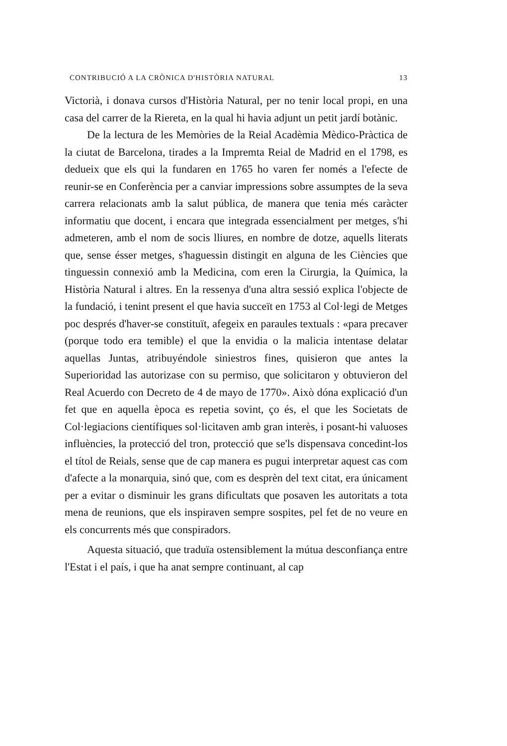CONTRIBUCIÓ A LA CRÒNICA D'HISTÒRIA NATURAL 13
Victorià, i donava cursos d'Història Natural, per no tenir local propi, en una casa del carrer de la Riereta, en la qual hi havia adjunt un petit jardí botànic.
De la lectura de les Memòries de la Reial Acadèmia Mèdico-Pràctica de la ciutat de Barcelona, tirades a la Impremta Reial de Madrid en el 1798, es dedueix que els qui la fundaren en 1765 ho varen fer només a l'efecte de reunir-se en Conferència per a canviar impressions sobre assumptes de la seva carrera relacionats amb la salut pública, de manera que tenia més caràcter informatiu que docent, i encara que integrada essencialment per metges, s'hi admeteren, amb el nom de socis lliures, en nombre de dotze, aquells literats que, sense ésser metges, s'haguessin distingit en alguna de les Ciències que tinguessin connexió amb la Medicina, com eren la Cirurgia, la Química, la Història Natural i altres. En la ressenya d'una altra sessió explica l'objecte de la fundació, i tenint present el que havia succeït en 1753 al Col·legi de Metges poc després d'haver-se constituït, afegeix en paraules textuals : «para precaver (porque todo era temible) el que la envidia o la malicia intentase delatar aquellas Juntas, atribuyéndole siniestros fines, quisieron que antes la Superioridad las autorizase con su permiso, que solicitaron y obtuvieron del Real Acuerdo con Decreto de 4 de mayo de 1770». Això dóna explicació d'un fet que en aquella època es repetia sovint, ço és, el que les Societats de Col·legiacions científiques sol·licitaven amb gran interès, i posant-hi valuoses influències, la protecció del tron, protecció que se'ls dispensava concedint-los el títol de Reials, sense que de cap manera es pugui interpretar aquest cas com d'afecte a la monarquia, sinó que, com es desprèn del text citat, era únicament per a evitar o disminuir les grans dificultats que posaven les autoritats a tota mena de reunions, que els inspiraven sempre sospites, pel fet de no veure en els concurrents més que conspiradors.
Aquesta situació, que traduïa ostensiblement la mútua desconfiança entre l'Estat i el país, i que ha anat sempre continuant, al cap